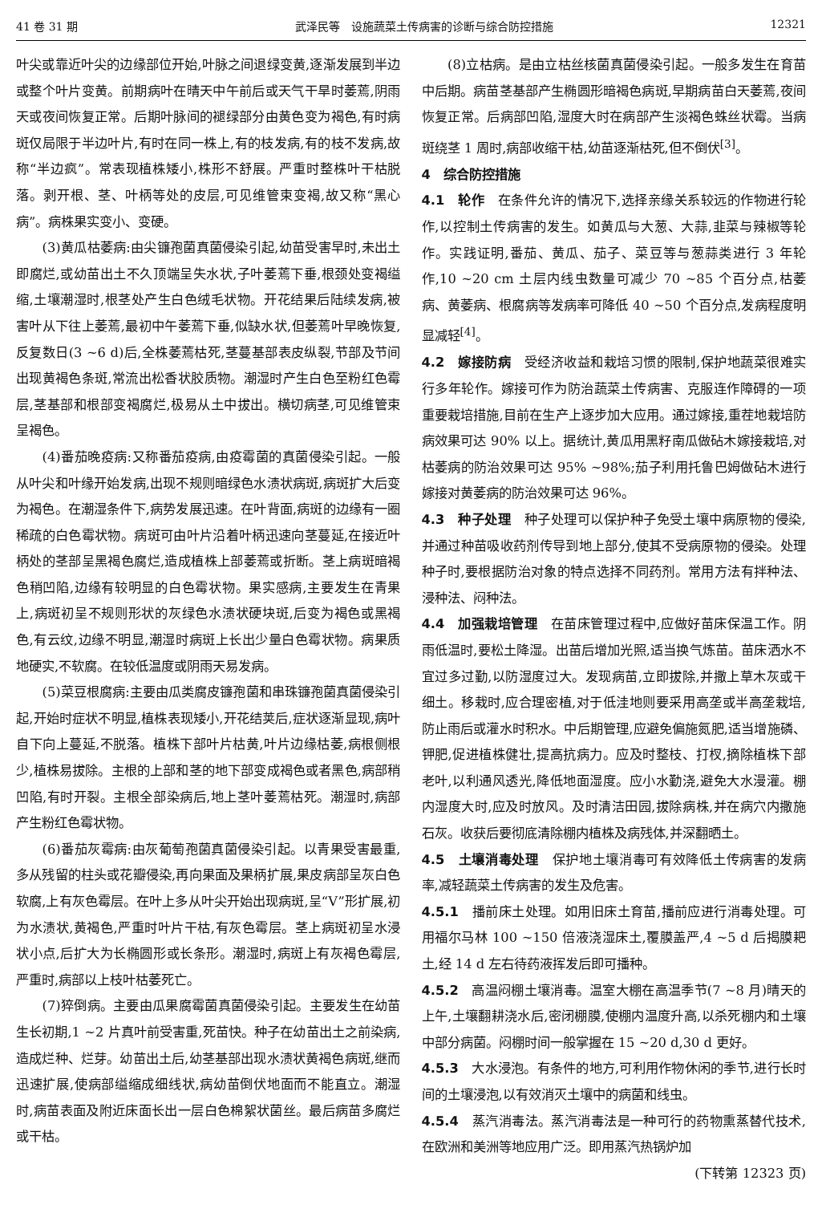41 卷 31 期 武泽民等　设施蔬菜土传病害的诊断与综合防控措施 12321
叶尖或靠近叶尖的边缘部位开始,叶脉之间退绿变黄,逐渐发展到半边或整个叶片变黄。前期病叶在晴天中午前后或天气干旱时萎蔫,阴雨天或夜间恢复正常。后期叶脉间的褪绿部分由黄色变为褐色,有时病斑仅局限于半边叶片,有时在同一株上,有的枝发病,有的枝不发病,故称“半边疯”。常表现植株矮小,株形不舒展。严重时整株叶干枯脱落。剥开根、茎、叶柄等处的皮层,可见维管束变褐,故又称“黑心病”。病株果实变小、变硬。
(3)黄瓜枯萎病:由尖镰孢菌真菌侵染引起,幼苗受害早时,未出土即腐烂,或幼苗出土不久顶端呈失水状,子叶萎蔫下垂,根颈处变褐缢缩,土壤潮湿时,根茎处产生白色绒毛状物。开花结果后陆续发病,被害叶从下往上萎蔫,最初中午萎蔫下垂,似缺水状,但萎蔫叶早晚恢复,反复数日(3 ~6 d)后,全株萎蔫枯死,茎蔓基部表皮纵裂,节部及节间出现黄褐色条斑,常流出松香状胶质物。潮湿时产生白色至粉红色霉层,茎基部和根部变褐腐烂,极易从土中拔出。横切病茎,可见维管束呈褐色。
(4)番茄晚疫病:又称番茄疫病,由疫霉菌的真菌侵染引起。一般从叶尖和叶缘开始发病,出现不规则暗绿色水渍状病斑,病斑扩大后变为褐色。在潮湿条件下,病势发展迅速。在叶背面,病斑的边缘有一圈稀疏的白色霉状物。病斑可由叶片沿着叶柄迅速向茎蔓延,在接近叶柄处的茎部呈黑褐色腐烂,造成植株上部萎蔫或折断。茎上病斑暗褐色稍凹陷,边缘有较明显的白色霉状物。果实感病,主要发生在青果上,病斑初呈不规则形状的灰绿色水渍状硬块斑,后变为褐色或黑褐色,有云纹,边缘不明显,潮湿时病斑上长出少量白色霉状物。病果质地硬实,不软腐。在较低温度或阴雨天易发病。
(5)菜豆根腐病:主要由瓜类腐皮镰孢菌和串珠镰孢菌真菌侵染引起,开始时症状不明显,植株表现矮小,开花结荚后,症状逐渐显现,病叶自下向上蔓延,不脱落。植株下部叶片枯黄,叶片边缘枯萎,病根侧根少,植株易拔除。主根的上部和茎的地下部变成褐色或者黑色,病部稍凹陷,有时开裂。主根全部染病后,地上茎叶萎蔫枯死。潮湿时,病部产生粉红色霉状物。
(6)番茄灰霉病:由灰葡萄孢菌真菌侵染引起。以青果受害最重,多从残留的柱头或花瓣侵染,再向果面及果柄扩展,果皮病部呈灰白色软腐,上有灰色霉层。在叶上多从叶尖开始出现病斑,呈“V”形扩展,初为水渍状,黄褐色,严重时叶片干枯,有灰色霉层。茎上病斑初呈水浸状小点,后扩大为长椭圆形或长条形。潮湿时,病斑上有灰褐色霉层,严重时,病部以上枝叶枯萎死亡。
(7)猝倒病。主要由瓜果腐霉菌真菌侵染引起。主要发生在幼苗生长初期,1 ~2 片真叶前受害重,死苗快。种子在幼苗出土之前染病,造成烂种、烂芽。幼苗出土后,幼茎基部出现水渍状黄褐色病斑,继而迅速扩展,使病部缢缩成细线状,病幼苗倒伏地面而不能直立。潮湿时,病苗表面及附近床面长出一层白色棉絮状菌丝。最后病苗多腐烂或干枯。
(8)立枯病。是由立枯丝核菌真菌侵染引起。一般多发生在育苗中后期。病苗茎基部产生椭圆形暗褐色病斑,早期病苗白天萎蔫,夜间恢复正常。后病部凹陷,湿度大时在病部产生淡褐色蛛丝状霉。当病斑绕茎 1 周时,病部收缩干枯,幼苗逐渐枯死,但不倒伏<sup>[3]</sup>。
4　综合防控措施
4.1　轮作　在条件允许的情况下,选择亲缘关系较远的作物进行轮作,以控制土传病害的发生。如黄瓜与大葱、大蒜,韭菜与辣椒等轮作。实践证明,番茄、黄瓜、茄子、菜豆等与葱蒜类进行 3 年轮作,10 ~20 cm 土层内线虫数量可减少 70 ~85 个百分点,枯萎病、黄萎病、根腐病等发病率可降低 40 ~50 个百分点,发病程度明显减轻<sup>[4]</sup>。
4.2　嫁接防病　受经济收益和栽培习惯的限制,保护地蔬菜很难实行多年轮作。嫁接可作为防治蔬菜土传病害、克服连作障碍的一项重要栽培措施,目前在生产上逐步加大应用。通过嫁接,重茬地栽培防病效果可达 90% 以上。据统计,黄瓜用黑籽南瓜做砧木嫁接栽培,对枯萎病的防治效果可达 95% ~98%;茄子利用托鲁巴姆做砧木进行嫁接对黄萎病的防治效果可达 96%。
4.3　种子处理　种子处理可以保护种子免受土壤中病原物的侵染,并通过种苗吸收药剂传导到地上部分,使其不受病原物的侵染。处理种子时,要根据防治对象的特点选择不同药剂。常用方法有拌种法、浸种法、闷种法。
4.4　加强栽培管理　在苗床管理过程中,应做好苗床保温工作。阴雨低温时,要松土降湿。出苗后增加光照,适当换气炼苗。苗床洒水不宜过多过勤,以防湿度过大。发现病苗,立即拔除,并撒上草木灰或干细土。移栽时,应合理密植,对于低洼地则要采用高垄或半高垄栽培,防止雨后或灌水时积水。中后期管理,应避免偏施氮肥,适当增施磷、钾肥,促进植株健壮,提高抗病力。应及时整枝、打杈,摘除植株下部老叶,以利通风透光,降低地面湿度。应小水勤浇,避免大水漫灌。棚内湿度大时,应及时放风。及时清洁田园,拔除病株,并在病穴内撒施石灰。收获后要彻底清除棚内植株及病残体,并深翻晒土。
4.5　土壤消毒处理　保护地土壤消毒可有效降低土传病害的发病率,减轻蔬菜土传病害的发生及危害。
4.5.1　播前床土处理。如用旧床土育苗,播前应进行消毒处理。可用福尔马林 100 ~150 倍液浇湿床土,覆膜盖严,4 ~5 d 后揭膜耙土,经 14 d 左右待药液挥发后即可播种。
4.5.2　高温闷棚土壤消毒。温室大棚在高温季节(7 ~8 月)晴天的上午,土壤翻耕浇水后,密闭棚膜,使棚内温度升高,以杀死棚内和土壤中部分病菌。闷棚时间一般掌握在 15 ~20 d,30 d 更好。
4.5.3　大水浸泡。有条件的地方,可利用作物休闲的季节,进行长时间的土壤浸泡,以有效消灭土壤中的病菌和线虫。
4.5.4　蒸汽消毒法。蒸汽消毒法是一种可行的药物熏蒸替代技术,在欧洲和美洲等地应用广泛。即用蒸汽热锅炉加
(下转第 12323 页)